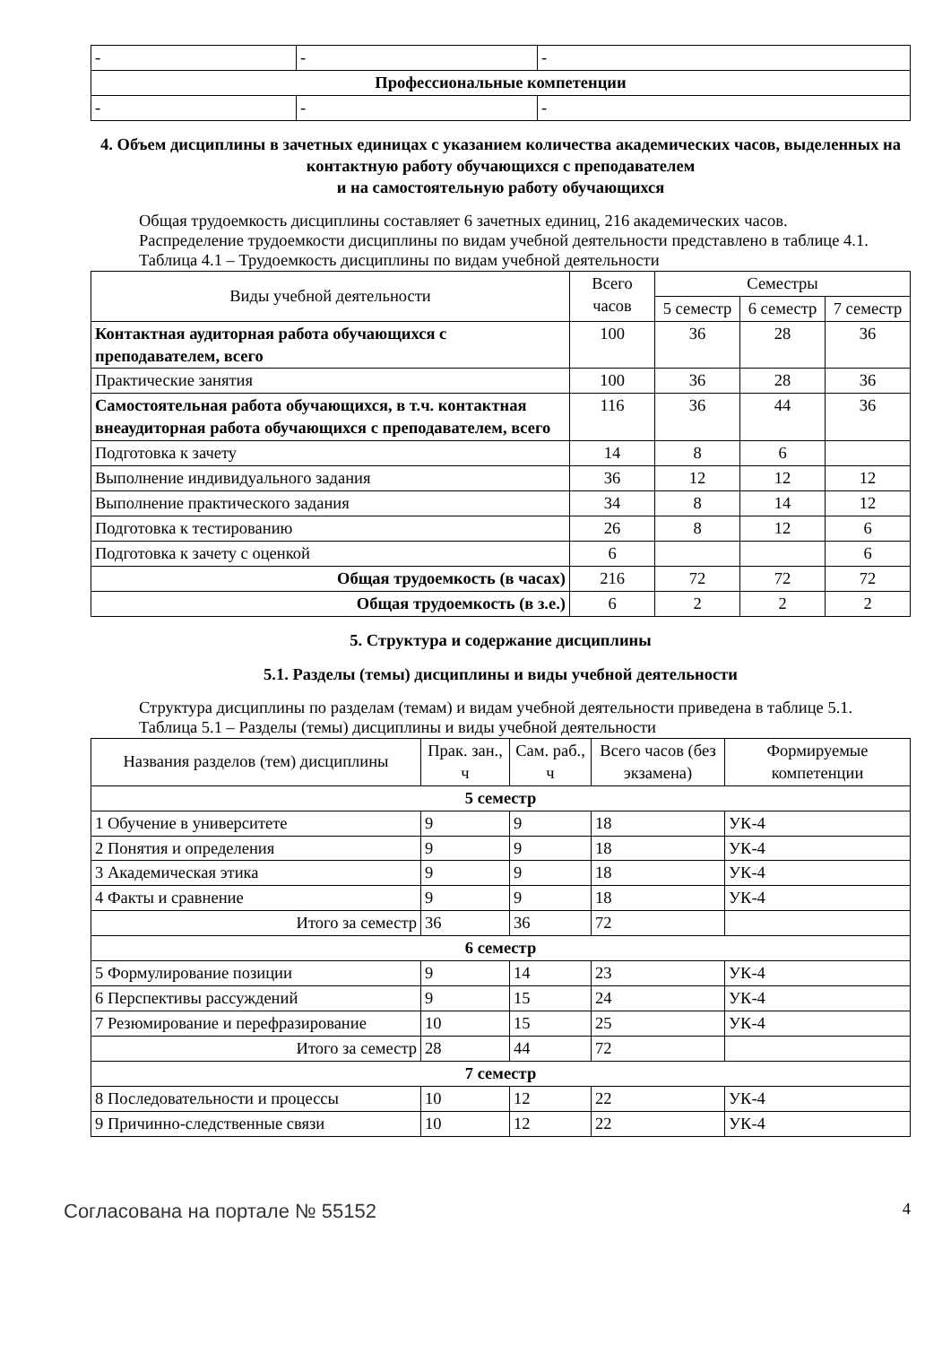| - | - | - |
| Профессиональные компетенции | | |
| - | - | - |
4. Объем дисциплины в зачетных единицах с указанием количества академических часов, выделенных на контактную работу обучающихся с преподавателем
и на самостоятельную работу обучающихся
Общая трудоемкость дисциплины составляет 6 зачетных единиц, 216 академических часов.
Распределение трудоемкости дисциплины по видам учебной деятельности представлено в таблице 4.1.
Таблица 4.1 – Трудоемкость дисциплины по видам учебной деятельности
| Виды учебной деятельности | Всего часов | Семестры | | |
| --- | --- | --- | --- | --- |
| | | 5 семестр | 6 семестр | 7 семестр |
| Контактная аудиторная работа обучающихся с преподавателем, всего | 100 | 36 | 28 | 36 |
| Практические занятия | 100 | 36 | 28 | 36 |
| Самостоятельная работа обучающихся, в т.ч. контактная внеаудиторная работа обучающихся с преподавателем, всего | 116 | 36 | 44 | 36 |
| Подготовка к зачету | 14 | 8 | 6 | |
| Выполнение индивидуального задания | 36 | 12 | 12 | 12 |
| Выполнение практического задания | 34 | 8 | 14 | 12 |
| Подготовка к тестированию | 26 | 8 | 12 | 6 |
| Подготовка к зачету с оценкой | 6 | | | 6 |
| Общая трудоемкость (в часах) | 216 | 72 | 72 | 72 |
| Общая трудоемкость (в з.е.) | 6 | 2 | 2 | 2 |
5. Структура и содержание дисциплины
5.1. Разделы (темы) дисциплины и виды учебной деятельности
Структура дисциплины по разделам (темам) и видам учебной деятельности приведена в таблице 5.1.
Таблица 5.1 – Разделы (темы) дисциплины и виды учебной деятельности
| Названия разделов (тем) дисциплины | Прак. зан., ч | Сам. раб., ч | Всего часов (без экзамена) | Формируемые компетенции |
| --- | --- | --- | --- | --- |
| 5 семестр | | | | |
| 1 Обучение в университете | 9 | 9 | 18 | УК-4 |
| 2 Понятия и определения | 9 | 9 | 18 | УК-4 |
| 3 Академическая этика | 9 | 9 | 18 | УК-4 |
| 4 Факты и сравнение | 9 | 9 | 18 | УК-4 |
| Итого за семестр | 36 | 36 | 72 | |
| 6 семестр | | | | |
| 5 Формулирование позиции | 9 | 14 | 23 | УК-4 |
| 6 Перспективы рассуждений | 9 | 15 | 24 | УК-4 |
| 7 Резюмирование и перефразирование | 10 | 15 | 25 | УК-4 |
| Итого за семестр | 28 | 44 | 72 | |
| 7 семестр | | | | |
| 8 Последовательности и процессы | 10 | 12 | 22 | УК-4 |
| 9 Причинно-следственные связи | 10 | 12 | 22 | УК-4 |
Согласована на портале № 55152 4